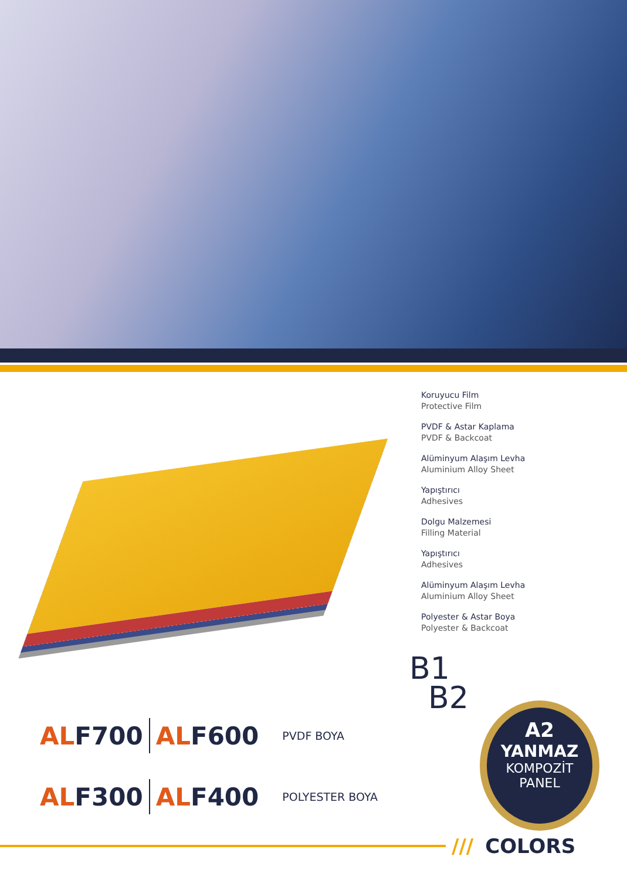Koruyucu Film
Protective Film
PVDF & Astar Kaplama
PVDF & Backcoat
Alüminyum Alaşım Levha
Aluminium Alloy Sheet
Yapıştırıcı
Adhesives
Dolgu Malzemesi
Filling Material
Yapıştırıcı
Adhesives
Alüminyum Alaşım Levha
Aluminium Alloy Sheet
Polyester & Astar Boya
Polyester & Backcoat
ALF700 ALF600 PVDF BOYA
ALF300 ALF400 POLYESTER BOYA
B1
B2
A2
YANMAZ
KOMPOZİT
PANEL
/// COLORS